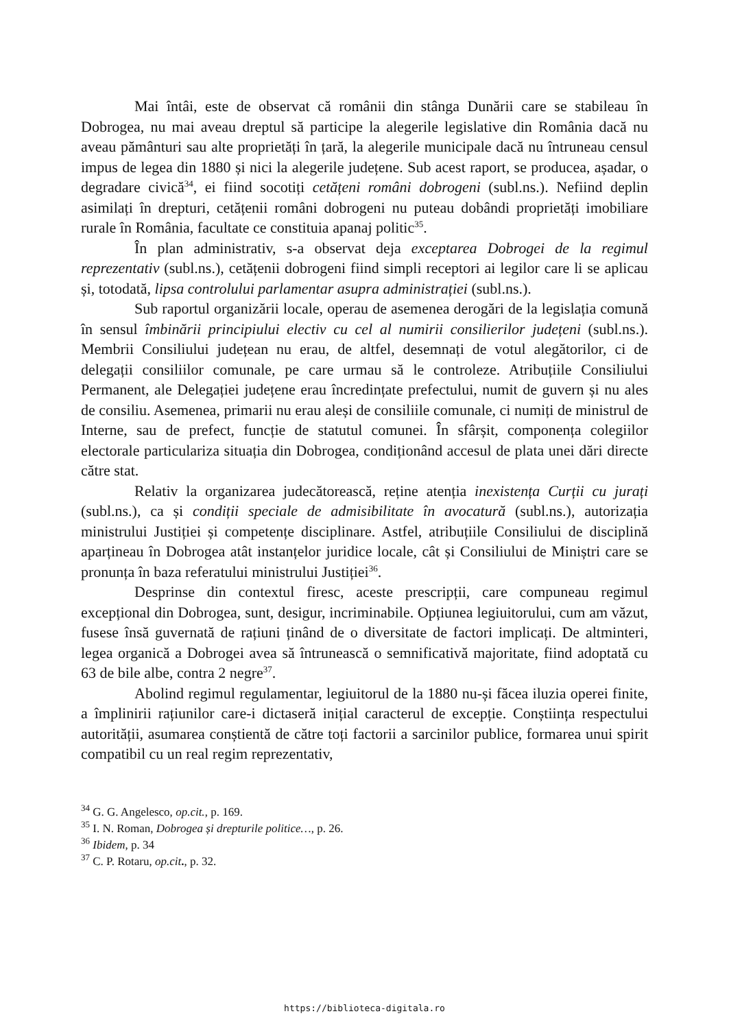Mai întâi, este de observat că românii din stânga Dunării care se stabileau în Dobrogea, nu mai aveau dreptul să participe la alegerile legislative din România dacă nu aveau pământuri sau alte proprietăți în țară, la alegerile municipale dacă nu întruneau censul impus de legea din 1880 și nici la alegerile județene. Sub acest raport, se producea, așadar, o degradare civică<sup>34</sup>, ei fiind socotiți cetățeni români dobrogeni (subl.ns.). Nefiind deplin asimilați în drepturi, cetățenii români dobrogeni nu puteau dobândi proprietăți imobiliare rurale în România, facultate ce constituia apanaj politic<sup>35</sup>.
În plan administrativ, s-a observat deja exceptarea Dobrogei de la regimul reprezentativ (subl.ns.), cetățenii dobrogeni fiind simpli receptori ai legilor care li se aplicau și, totodată, lipsa controlului parlamentar asupra administrației (subl.ns.).
Sub raportul organizării locale, operau de asemenea derogări de la legislația comună în sensul îmbinării principiului electiv cu cel al numirii consilierilor județeni (subl.ns.). Membrii Consiliului județean nu erau, de altfel, desemnați de votul alegătorilor, ci de delegații consiliilor comunale, pe care urmau să le controleze. Atribuțiile Consiliului Permanent, ale Delegației județene erau încredințate prefectului, numit de guvern și nu ales de consiliu. Asemenea, primarii nu erau aleși de consiliile comunale, ci numiți de ministrul de Interne, sau de prefect, funcție de statutul comunei. În sfârșit, componența colegiilor electorale particulariza situația din Dobrogea, condiționând accesul de plata unei dări directe către stat.
Relativ la organizarea judecătorească, reține atenția inexistența Curții cu jurați (subl.ns.), ca și condiții speciale de admisibilitate în avocatură (subl.ns.), autorizația ministrului Justiției și competențe disciplinare. Astfel, atribuțiile Consiliului de disciplină aparțineau în Dobrogea atât instanțelor juridice locale, cât și Consiliului de Miniștri care se pronunța în baza referatului ministrului Justiției<sup>36</sup>.
Desprinse din contextul firesc, aceste prescripții, care compuneau regimul excepțional din Dobrogea, sunt, desigur, incriminabile. Opțiunea legiuitorului, cum am văzut, fusese însă guvernată de rațiuni ținând de o diversitate de factori implicați. De altminteri, legea organică a Dobrogei avea să întrunească o semnificativă majoritate, fiind adoptată cu 63 de bile albe, contra 2 negre<sup>37</sup>.
Abolind regimul regulamentar, legiuitorul de la 1880 nu-și făcea iluzia operei finite, a împlinirii rațiunilor care-i dictaseră inițial caracterul de excepție. Conștiința respectului autorității, asumarea conștientă de către toți factorii a sarcinilor publice, formarea unui spirit compatibil cu un real regim reprezentativ,
<sup>34</sup> G. G. Angelesco, op.cit., p. 169.
<sup>35</sup> I. N. Roman, Dobrogea și drepturile politice…, p. 26.
<sup>36</sup> Ibidem, p. 34
<sup>37</sup> C. P. Rotaru, op.cit., p. 32.
https://biblioteca-digitala.ro